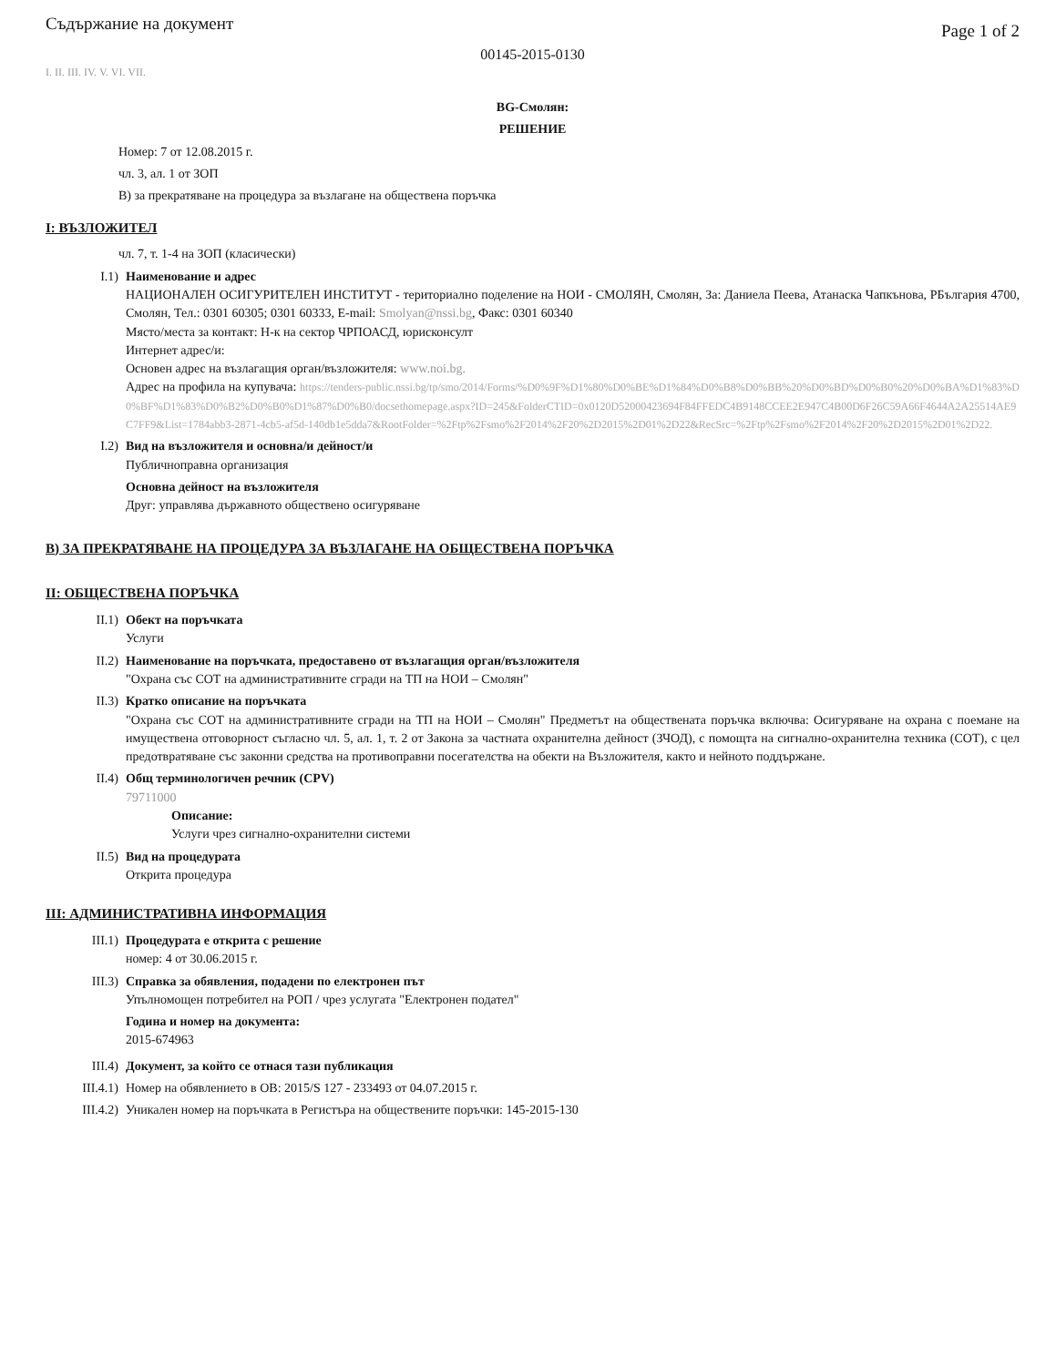Съдържание на документ Page 1 of 2
00145-2015-0130
I. II. III. IV. V. VI. VII.
BG-Смолян:
РЕШЕНИЕ
Номер: 7 от 12.08.2015 г.
чл. 3, ал. 1 от ЗОП
В) за прекратяване на процедура за възлагане на обществена поръчка
I: ВЪЗЛОЖИТЕЛ
чл. 7, т. 1-4 на ЗОП (класически)
I.1) Наименование и адрес
НАЦИОНАЛЕН ОСИГУРИТЕЛЕН ИНСТИТУТ - териториално поделение на НОИ - СМОЛЯН, Смолян, За: Даниела Пеева, Атанаска Чапкънова, РБългария 4700, Смолян, Тел.: 0301 60305; 0301 60333, E-mail: Smolyan@nssi.bg, Факс: 0301 60340
Място/места за контакт: Н-к на сектор ЧРПОАСД, юрисконсулт
Интернет адрес/и:
Основен адрес на възлагащия орган/възложителя: www.noi.bg.
Адрес на профила на купувача: https://tenders-public.nssi.bg/tp/smo/2014/Forms/%D0%9F%D1%80%D0%BE%D1%84%D0%B8%D0%BB%20%D0%BD%D0%B0%20%D0%BA%D1%83%D0%BF%D1%83%D0%B2%D0%B0%D1%87%D0%B0/docsethomepage.aspx?ID=245&FolderCTID=0x0120D52000423694F84FFEDC4B9148CCEE2E947C4B00D6F26C59A66F4644A2A25514AE9C7FF9&List=1784abb3-2871-4cb5-af5d-140db1e5dda7&RootFolder=%2Ftp%2Fsmo%2F2014%2F20%2D2015%2D01%2D22&RecSrc=%2Ftp%2Fsmo%2F2014%2F20%2D2015%2D01%2D22.
I.2) Вид на възложителя и основна/и дейност/и
Публичноправна организация
Основна дейност на възложителя
Друг: управлява държавното обществено осигуряване
В) ЗА ПРЕКРАТЯВАНЕ НА ПРОЦЕДУРА ЗА ВЪЗЛАГАНЕ НА ОБЩЕСТВЕНА ПОРЪЧКА
II: ОБЩЕСТВЕНА ПОРЪЧКА
II.1)
Обект на поръчката
Услуги
II.2)
Наименование на поръчката, предоставено от възлагащия орган/възложителя
"Охрана със СОТ на административните сгради на ТП на НОИ – Смолян"
II.3)
Кратко описание на поръчката
"Охрана със СОТ на административните сгради на ТП на НОИ – Смолян" Предметът на обществената поръчка включва: Осигуряване на охрана с поемане на имуществена отговорност съгласно чл. 5, ал. 1, т. 2 от Закона за частната охранителна дейност (ЗЧОД), с помощта на сигнално-охранителна техника (СОТ), с цел предотвратяване със законни средства на противоправни посегателства на обекти на Възложителя, както и нейното поддържане.
II.4)
Общ терминологичен речник (CPV)
79711000
Описание:
Услуги чрез сигнално-охранителни системи
II.5)
Вид на процедурата
Открита процедура
III: АДМИНИСТРАТИВНА ИНФОРМАЦИЯ
III.1)
Процедурата е открита с решение
номер: 4 от 30.06.2015 г.
III.3)
Справка за обявления, подадени по електронен път
Упълномощен потребител на РОП / чрез услугата "Електронен подател"
Година и номер на документа:
2015-674963
III.4)
Документ, за който се отнася тази публикация
III.4.1)
Номер на обявлението в ОВ: 2015/S 127 - 233493 от 04.07.2015 г.
III.4.2)
Уникален номер на поръчката в Регистъра на обществените поръчки: 145-2015-130